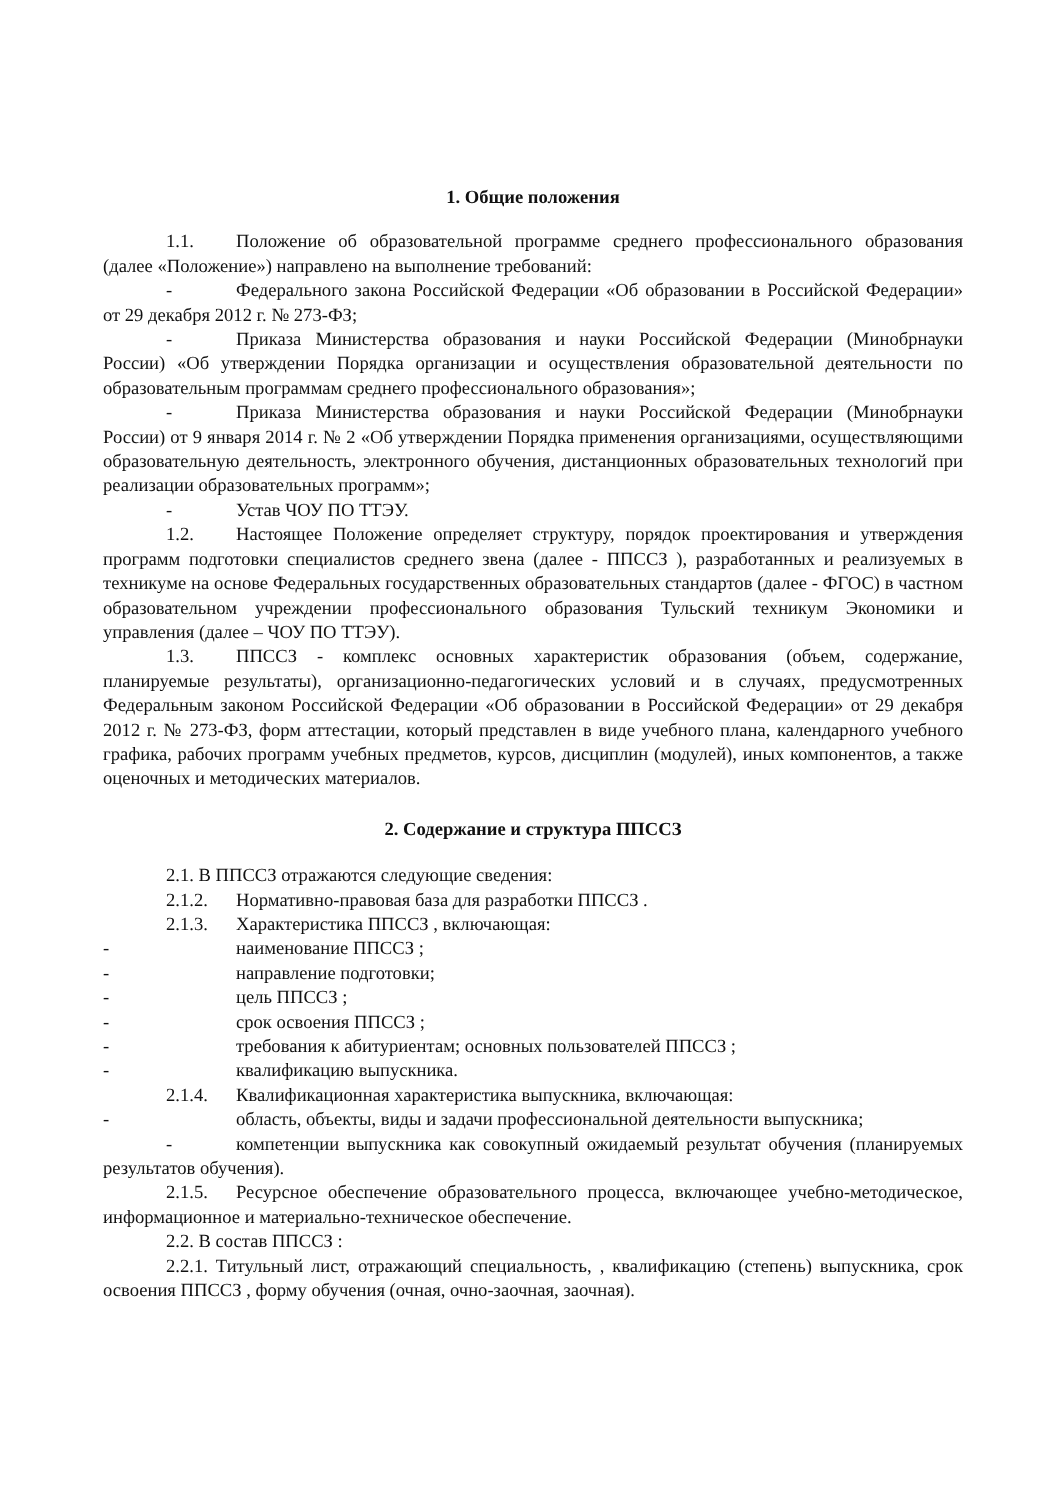1. Общие положения
1.1. Положение об образовательной программе среднего профессионального образования (далее «Положение») направлено на выполнение требований:
- Федерального закона Российской Федерации «Об образовании в Российской Федерации» от 29 декабря 2012 г. № 273-ФЗ;
- Приказа Министерства образования и науки Российской Федерации (Минобрнауки России) «Об утверждении Порядка организации и осуществления образовательной деятельности по образовательным программам среднего профессионального образования»;
- Приказа Министерства образования и науки Российской Федерации (Минобрнауки России) от 9 января 2014 г. № 2 «Об утверждении Порядка применения организациями, осуществляющими образовательную деятельность, электронного обучения, дистанционных образовательных технологий при реализации образовательных программ»;
- Устав ЧОУ ПО ТТЭУ.
1.2. Настоящее Положение определяет структуру, порядок проектирования и утверждения программ подготовки специалистов среднего звена (далее - ППССЗ ), разработанных и реализуемых в техникуме на основе Федеральных государственных образовательных стандартов (далее - ФГОС) в частном образовательном учреждении профессионального образования Тульский техникум Экономики и управления (далее – ЧОУ ПО ТТЭУ).
1.3. ППССЗ - комплекс основных характеристик образования (объем, содержание, планируемые результаты), организационно-педагогических условий и в случаях, предусмотренных Федеральным законом Российской Федерации «Об образовании в Российской Федерации» от 29 декабря 2012 г. № 273-ФЗ, форм аттестации, который представлен в виде учебного плана, календарного учебного графика, рабочих программ учебных предметов, курсов, дисциплин (модулей), иных компонентов, а также оценочных и методических материалов.
2. Содержание и структура ППССЗ
2.1. В ППССЗ отражаются следующие сведения:
2.1.2. Нормативно-правовая база для разработки ППССЗ .
2.1.3. Характеристика ППССЗ , включающая:
- наименование ППССЗ ;
- направление подготовки;
- цель ППССЗ ;
- срок освоения ППССЗ ;
- требования к абитуриентам; основных пользователей ППССЗ ;
- квалификацию выпускника.
2.1.4. Квалификационная характеристика выпускника, включающая:
- область, объекты, виды и задачи профессиональной деятельности выпускника;
- компетенции выпускника как совокупный ожидаемый результат обучения (планируемых результатов обучения).
2.1.5. Ресурсное обеспечение образовательного процесса, включающее учебно-методическое, информационное и материально-техническое обеспечение.
2.2. В состав ППССЗ :
2.2.1. Титульный лист, отражающий специальность, , квалификацию (степень) выпускника, срок освоения ППССЗ , форму обучения (очная, очно-заочная, заочная).